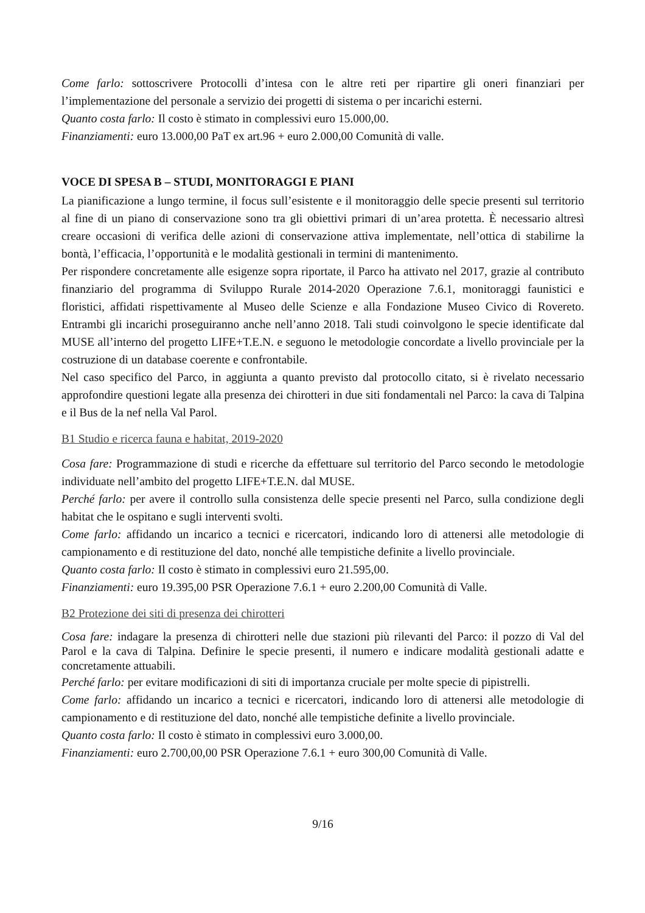Come farlo: sottoscrivere Protocolli d’intesa con le altre reti per ripartire gli oneri finanziari per l’implementazione del personale a servizio dei progetti di sistema o per incarichi esterni.
Quanto costa farlo: Il costo è stimato in complessivi euro 15.000,00.
Finanziamenti: euro 13.000,00 PaT ex art.96 + euro 2.000,00 Comunità di valle.
VOCE DI SPESA B – STUDI, MONITORAGGI E PIANI
La pianificazione a lungo termine, il focus sull’esistente e il monitoraggio delle specie presenti sul territorio al fine di un piano di conservazione sono tra gli obiettivi primari di un’area protetta. È necessario altresì creare occasioni di verifica delle azioni di conservazione attiva implementate, nell’ottica di stabilirne la bontà, l’efficacia, l’opportunità e le modalità gestionali in termini di mantenimento.
Per rispondere concretamente alle esigenze sopra riportate, il Parco ha attivato nel 2017, grazie al contributo finanziario del programma di Sviluppo Rurale 2014-2020 Operazione 7.6.1, monitoraggi faunistici e floristici, affidati rispettivamente al Museo delle Scienze e alla Fondazione Museo Civico di Rovereto. Entrambi gli incarichi proseguiranno anche nell’anno 2018. Tali studi coinvolgono le specie identificate dal MUSE all’interno del progetto LIFE+T.E.N. e seguono le metodologie concordate a livello provinciale per la costruzione di un database coerente e confrontabile.
Nel caso specifico del Parco, in aggiunta a quanto previsto dal protocollo citato, si è rivelato necessario approfondire questioni legate alla presenza dei chirotteri in due siti fondamentali nel Parco: la cava di Talpina e il Bus de la nef nella Val Parol.
B1 Studio e ricerca fauna e habitat, 2019-2020
Cosa fare: Programmazione di studi e ricerche da effettuare sul territorio del Parco secondo le metodologie individuate nell’ambito del progetto LIFE+T.E.N. dal MUSE.
Perché farlo: per avere il controllo sulla consistenza delle specie presenti nel Parco, sulla condizione degli habitat che le ospitano e sugli interventi svolti.
Come farlo: affidando un incarico a tecnici e ricercatori, indicando loro di attenersi alle metodologie di campionamento e di restituzione del dato, nonché alle tempistiche definite a livello provinciale.
Quanto costa farlo: Il costo è stimato in complessivi euro 21.595,00.
Finanziamenti: euro 19.395,00 PSR Operazione 7.6.1 + euro 2.200,00 Comunità di Valle.
B2 Protezione dei siti di presenza dei chirotteri
Cosa fare: indagare la presenza di chirotteri nelle due stazioni più rilevanti del Parco: il pozzo di Val del Parol e la cava di Talpina. Definire le specie presenti, il numero e indicare modalità gestionali adatte e concretamente attuabili.
Perché farlo: per evitare modificazioni di siti di importanza cruciale per molte specie di pipistrelli.
Come farlo: affidando un incarico a tecnici e ricercatori, indicando loro di attenersi alle metodologie di campionamento e di restituzione del dato, nonché alle tempistiche definite a livello provinciale.
Quanto costa farlo: Il costo è stimato in complessivi euro 3.000,00.
Finanziamenti: euro 2.700,00,00 PSR Operazione 7.6.1 + euro 300,00 Comunità di Valle.
9/16